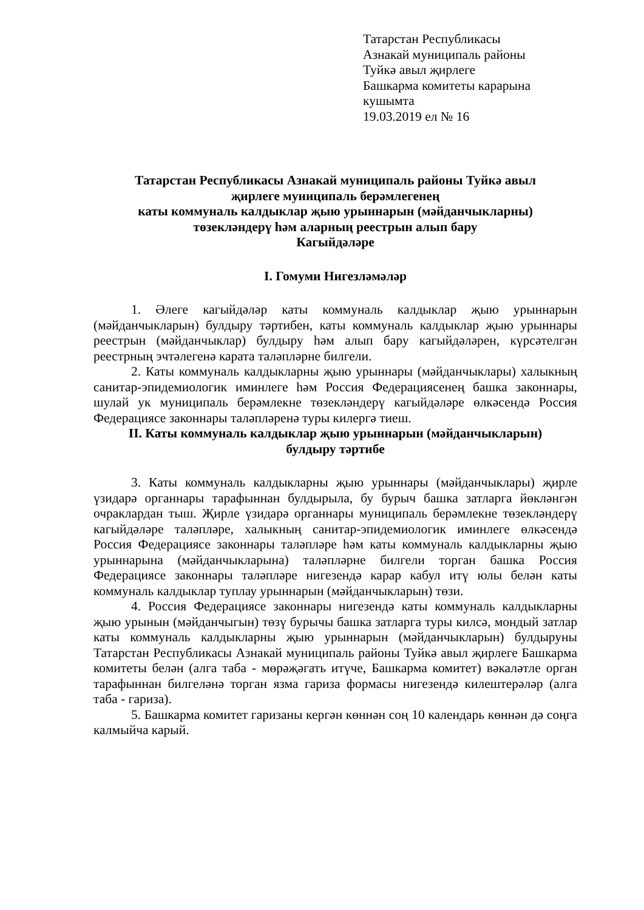Татарстан Республикасы
Азнакай муниципаль районы
Туйкә авыл җирлеге
Башкарма комитеты карарына
кушымта
19.03.2019 ел № 16
Татарстан Республикасы Азнакай муниципаль районы Туйкә авыл
җирлеге муниципаль берәмлегенең
каты коммуналь калдыклар җыю урыннарын (мәйданчыкларны)
төзекләндерү һәм аларның реестрын алып бару
Кагыйдәләре
I. Гомуми Нигезләмәләр
1. Әлеге кагыйдәләр каты коммуналь калдыклар җыю урыннарын (мәйданчыкларын) булдыру тәртибен, каты коммуналь калдыклар җыю урыннары реестрын (мәйданчыклар) булдыру һәм алып бару кагыйдәләрен, күрсәтелгән реестрның эчтәлегенә карата таләпләрне билгели.
2. Каты коммуналь калдыкларны җыю урыннары (мәйданчыклары) халыкның санитар-эпидемиологик иминлеге һәм Россия Федерациясенең башка законнары, шулай ук муниципаль берәмлекне төзекләндерү кагыйдәләре өлкәсендә Россия Федерациясе законнары таләпләренә туры килергә тиеш.
II. Каты коммуналь калдыклар җыю урыннарын (мәйданчыкларын)
булдыру тәртибе
3. Каты коммуналь калдыкларны җыю урыннары (мәйданчыклары) җирле үзидарә органнары тарафыннан булдырыла, бу бурыч башка затларга йөкләнгән очраклардан тыш. Җирле үзидарә органнары муниципаль берәмлекне төзекләндерү кагыйдәләре таләпләре, халыкның санитар-эпидемиологик иминлеге өлкәсендә Россия Федерациясе законнары таләпләре һәм каты коммуналь калдыкларны җыю урыннарына (мәйданчыкларына) таләпләрне билгели торган башка Россия Федерациясе законнары таләпләре нигезендә карар кабул итү юлы белән каты коммуналь калдыклар туплау урыннарын (мәйданчыкларын) төзи.
4. Россия Федерациясе законнары нигезендә каты коммуналь калдыкларны җыю урынын (мәйданчыгын) төзү бурычы башка затларга туры килсә, мондый затлар каты коммуналь калдыкларны җыю урыннарын (мәйданчыкларын) булдыруны Татарстан Республикасы Азнакай муниципаль районы Туйкә авыл җирлеге Башкарма комитеты белән (алга таба - мөрәҗәгать итүче, Башкарма комитет) вәкаләтле орган тарафыннан билгеләнә торган язма гариза формасы нигезендә килештерәләр (алга таба - гариза).
5. Башкарма комитет гаризаны кергән көннән соң 10 календарь көннән дә соңга калмыйча карый.